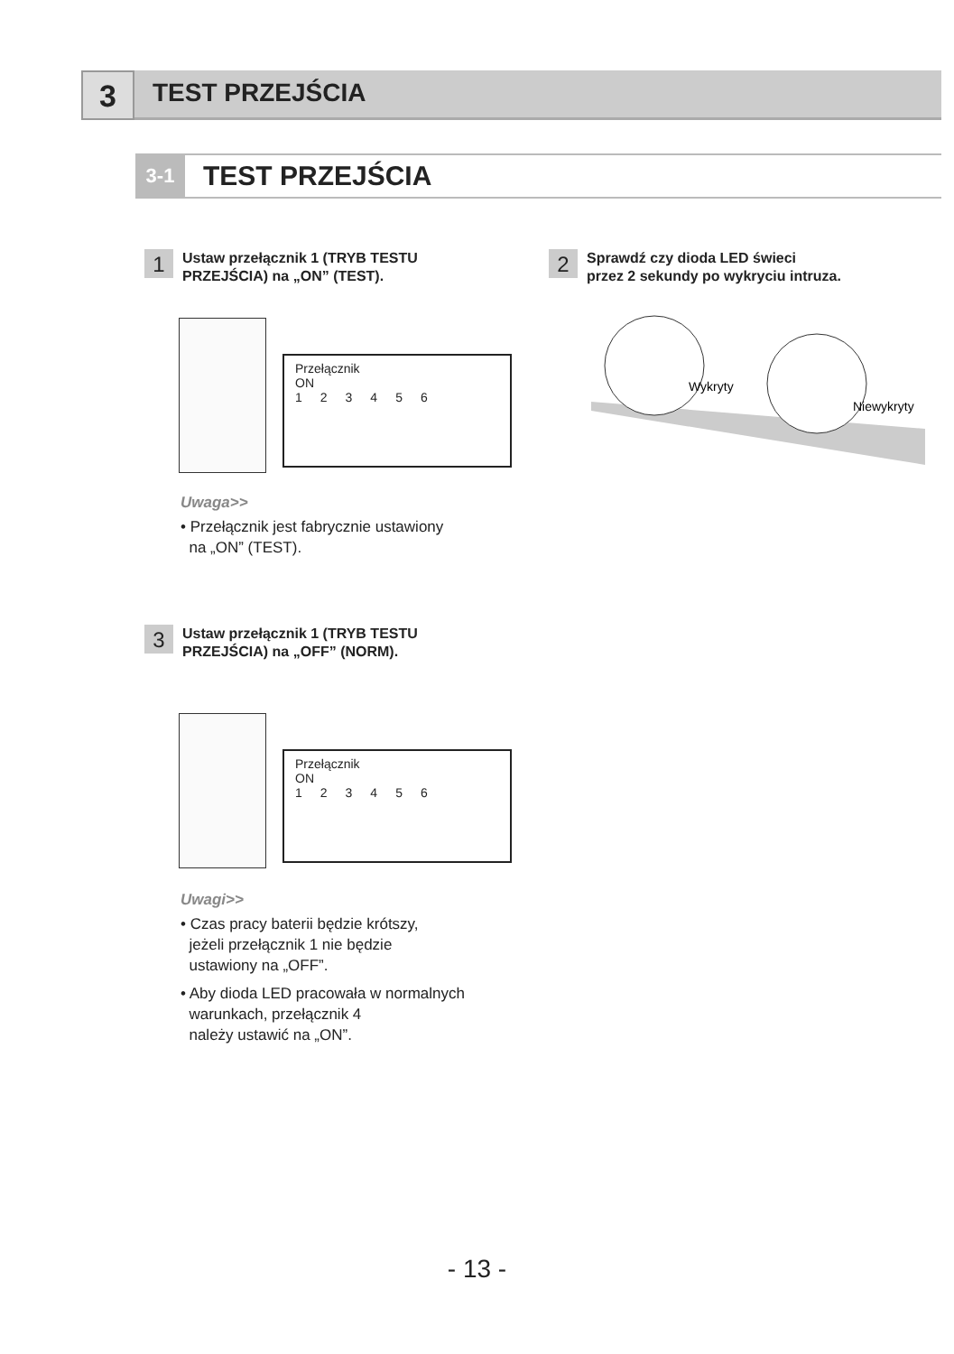3
TEST PRZEJŚCIA
3-1
TEST PRZEJŚCIA
1
Ustaw przełącznik 1 (TRYB TESTU
PRZEJŚCIA) na „ON” (TEST).
Przełącznik
ON
123456
Uwaga>>
• Przełącznik jest fabrycznie ustawiony
na „ON” (TEST).
2
Sprawdź czy dioda LED świeci
przez 2 sekundy po wykryciu intruza.
Wykryty
Niewykryty
3
Ustaw przełącznik 1 (TRYB TESTU
PRZEJŚCIA) na „OFF” (NORM).
Przełącznik
ON
123456
Uwagi>>
• Czas pracy baterii będzie krótszy,
jeżeli przełącznik 1 nie będzie
ustawiony na „OFF”.
• Aby dioda LED pracowała w normalnych
warunkach, przełącznik 4
należy ustawić na „ON”.
- 13 -